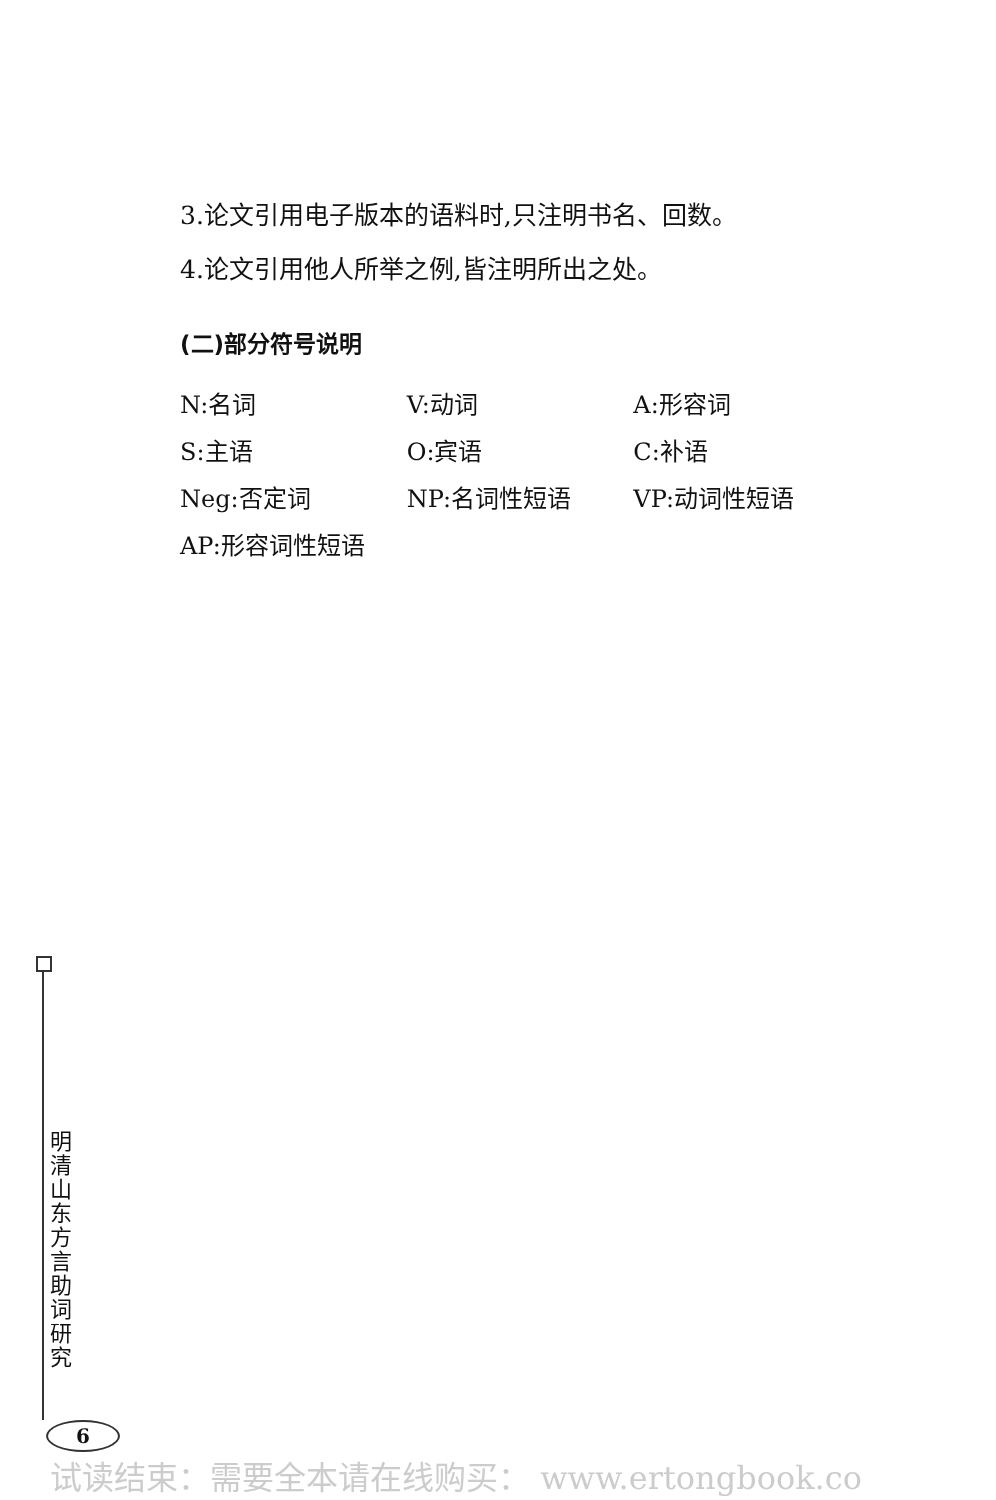3.论文引用电子版本的语料时,只注明书名、回数。
4.论文引用他人所举之例,皆注明所出之处。
(二)部分符号说明
| N:名词 | V:动词 | A:形容词 |
| S:主语 | O:宾语 | C:补语 |
| Neg:否定词 | NP:名词性短语 | VP:动词性短语 |
| AP:形容词性短语 | | |
明清山东方言助词研究
6
试读结束：需要全本请在线购买： www.ertongbook.co